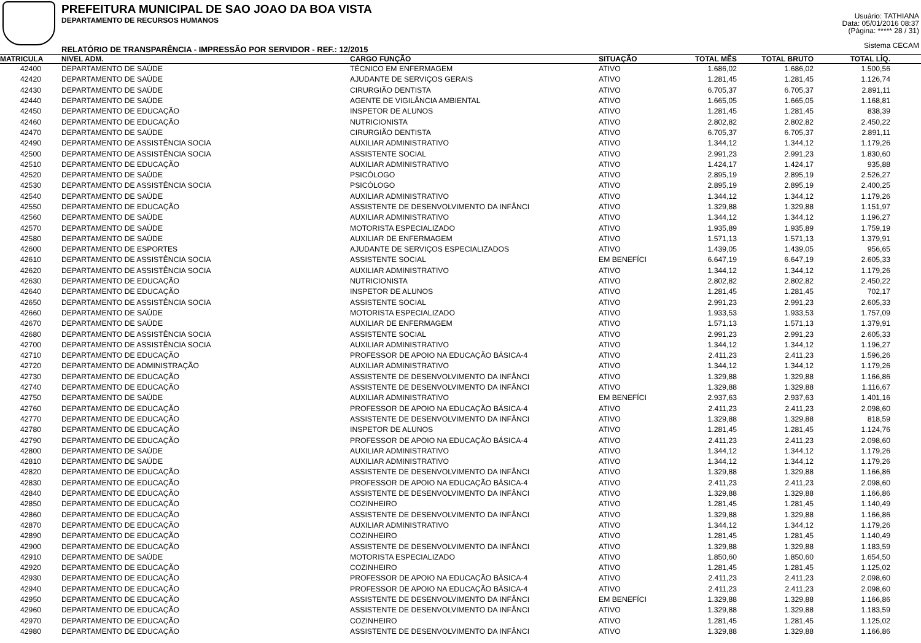PREFEITURA MUNICIPAL DE SAO JOAO DA BOA VISTA
DEPARTAMENTO DE RECURSOS HUMANOS
RELATÓRIO DE TRANSPARÊNCIA - IMPRESSÃO POR SERVIDOR - REF.: 12/2015
Usuário: TATHIANA
Data: 05/01/2016 08:37
(Página: ***** 28 / 31)
Sistema CECAM
| MATRICULA | NIVEL ADM. | CARGO FUNÇÃO | SITUAÇÃO | TOTAL MÊS | TOTAL BRUTO | TOTAL LÍQ. | |
| --- | --- | --- | --- | --- | --- | --- | --- |
| 42400 | DEPARTAMENTO DE SAÚDE | TÉCNICO EM ENFERMAGEM | ATIVO | 1.686,02 | 1.686,02 | 1.500,56 | |
| 42420 | DEPARTAMENTO DE SAÚDE | AJUDANTE DE SERVIÇOS GERAIS | ATIVO | 1.281,45 | 1.281,45 | 1.126,74 | |
| 42430 | DEPARTAMENTO DE SAÚDE | CIRURGIÃO DENTISTA | ATIVO | 6.705,37 | 6.705,37 | 2.891,11 | |
| 42440 | DEPARTAMENTO DE SAÚDE | AGENTE DE VIGILÂNCIA AMBIENTAL | ATIVO | 1.665,05 | 1.665,05 | 1.168,81 | |
| 42450 | DEPARTAMENTO DE EDUCAÇÃO | INSPETOR DE ALUNOS | ATIVO | 1.281,45 | 1.281,45 | 838,39 | |
| 42460 | DEPARTAMENTO DE EDUCAÇÃO | NUTRICIONISTA | ATIVO | 2.802,82 | 2.802,82 | 2.450,22 | |
| 42470 | DEPARTAMENTO DE SAÚDE | CIRURGIÃO DENTISTA | ATIVO | 6.705,37 | 6.705,37 | 2.891,11 | |
| 42490 | DEPARTAMENTO DE ASSISTÊNCIA SOCIA | AUXILIAR ADMINISTRATIVO | ATIVO | 1.344,12 | 1.344,12 | 1.179,26 | |
| 42500 | DEPARTAMENTO DE ASSISTÊNCIA SOCIA | ASSISTENTE SOCIAL | ATIVO | 2.991,23 | 2.991,23 | 1.830,60 | |
| 42510 | DEPARTAMENTO DE EDUCAÇÃO | AUXILIAR ADMINISTRATIVO | ATIVO | 1.424,17 | 1.424,17 | 935,88 | |
| 42520 | DEPARTAMENTO DE SAÚDE | PSICÓLOGO | ATIVO | 2.895,19 | 2.895,19 | 2.526,27 | |
| 42530 | DEPARTAMENTO DE ASSISTÊNCIA SOCIA | PSICÓLOGO | ATIVO | 2.895,19 | 2.895,19 | 2.400,25 | |
| 42540 | DEPARTAMENTO DE SAÚDE | AUXILIAR ADMINISTRATIVO | ATIVO | 1.344,12 | 1.344,12 | 1.179,26 | |
| 42550 | DEPARTAMENTO DE EDUCAÇÃO | ASSISTENTE DE DESENVOLVIMENTO DA INFÂNCI | ATIVO | 1.329,88 | 1.329,88 | 1.151,97 | |
| 42560 | DEPARTAMENTO DE SAÚDE | AUXILIAR ADMINISTRATIVO | ATIVO | 1.344,12 | 1.344,12 | 1.196,27 | |
| 42570 | DEPARTAMENTO DE SAÚDE | MOTORISTA ESPECIALIZADO | ATIVO | 1.935,89 | 1.935,89 | 1.759,19 | |
| 42580 | DEPARTAMENTO DE SAÚDE | AUXILIAR DE ENFERMAGEM | ATIVO | 1.571,13 | 1.571,13 | 1.379,91 | |
| 42600 | DEPARTAMENTO DE ESPORTES | AJUDANTE DE SERVIÇOS ESPECIALIZADOS | ATIVO | 1.439,05 | 1.439,05 | 956,65 | |
| 42610 | DEPARTAMENTO DE ASSISTÊNCIA SOCIA | ASSISTENTE SOCIAL | EM BENEFÍCI | 6.647,19 | 6.647,19 | 2.605,33 | |
| 42620 | DEPARTAMENTO DE ASSISTÊNCIA SOCIA | AUXILIAR ADMINISTRATIVO | ATIVO | 1.344,12 | 1.344,12 | 1.179,26 | |
| 42630 | DEPARTAMENTO DE EDUCAÇÃO | NUTRICIONISTA | ATIVO | 2.802,82 | 2.802,82 | 2.450,22 | |
| 42640 | DEPARTAMENTO DE EDUCAÇÃO | INSPETOR DE ALUNOS | ATIVO | 1.281,45 | 1.281,45 | 702,17 | |
| 42650 | DEPARTAMENTO DE ASSISTÊNCIA SOCIA | ASSISTENTE SOCIAL | ATIVO | 2.991,23 | 2.991,23 | 2.605,33 | |
| 42660 | DEPARTAMENTO DE SAÚDE | MOTORISTA ESPECIALIZADO | ATIVO | 1.933,53 | 1.933,53 | 1.757,09 | |
| 42670 | DEPARTAMENTO DE SAÚDE | AUXILIAR DE ENFERMAGEM | ATIVO | 1.571,13 | 1.571,13 | 1.379,91 | |
| 42680 | DEPARTAMENTO DE ASSISTÊNCIA SOCIA | ASSISTENTE SOCIAL | ATIVO | 2.991,23 | 2.991,23 | 2.605,33 | |
| 42700 | DEPARTAMENTO DE ASSISTÊNCIA SOCIA | AUXILIAR ADMINISTRATIVO | ATIVO | 1.344,12 | 1.344,12 | 1.196,27 | |
| 42710 | DEPARTAMENTO DE EDUCAÇÃO | PROFESSOR DE APOIO NA EDUCAÇÃO BÁSICA-4 | ATIVO | 2.411,23 | 2.411,23 | 1.596,26 | |
| 42720 | DEPARTAMENTO DE ADMINISTRAÇÃO | AUXILIAR ADMINISTRATIVO | ATIVO | 1.344,12 | 1.344,12 | 1.179,26 | |
| 42730 | DEPARTAMENTO DE EDUCAÇÃO | ASSISTENTE DE DESENVOLVIMENTO DA INFÂNCI | ATIVO | 1.329,88 | 1.329,88 | 1.166,86 | |
| 42740 | DEPARTAMENTO DE EDUCAÇÃO | ASSISTENTE DE DESENVOLVIMENTO DA INFÂNCI | ATIVO | 1.329,88 | 1.329,88 | 1.116,67 | |
| 42750 | DEPARTAMENTO DE SAÚDE | AUXILIAR ADMINISTRATIVO | EM BENEFÍCI | 2.937,63 | 2.937,63 | 1.401,16 | |
| 42760 | DEPARTAMENTO DE EDUCAÇÃO | PROFESSOR DE APOIO NA EDUCAÇÃO BÁSICA-4 | ATIVO | 2.411,23 | 2.411,23 | 2.098,60 | |
| 42770 | DEPARTAMENTO DE EDUCAÇÃO | ASSISTENTE DE DESENVOLVIMENTO DA INFÂNCI | ATIVO | 1.329,88 | 1.329,88 | 818,59 | |
| 42780 | DEPARTAMENTO DE EDUCAÇÃO | INSPETOR DE ALUNOS | ATIVO | 1.281,45 | 1.281,45 | 1.124,76 | |
| 42790 | DEPARTAMENTO DE EDUCAÇÃO | PROFESSOR DE APOIO NA EDUCAÇÃO BÁSICA-4 | ATIVO | 2.411,23 | 2.411,23 | 2.098,60 | |
| 42800 | DEPARTAMENTO DE SAÚDE | AUXILIAR ADMINISTRATIVO | ATIVO | 1.344,12 | 1.344,12 | 1.179,26 | |
| 42810 | DEPARTAMENTO DE SAÚDE | AUXILIAR ADMINISTRATIVO | ATIVO | 1.344,12 | 1.344,12 | 1.179,26 | |
| 42820 | DEPARTAMENTO DE EDUCAÇÃO | ASSISTENTE DE DESENVOLVIMENTO DA INFÂNCI | ATIVO | 1.329,88 | 1.329,88 | 1.166,86 | |
| 42830 | DEPARTAMENTO DE EDUCAÇÃO | PROFESSOR DE APOIO NA EDUCAÇÃO BÁSICA-4 | ATIVO | 2.411,23 | 2.411,23 | 2.098,60 | |
| 42840 | DEPARTAMENTO DE EDUCAÇÃO | ASSISTENTE DE DESENVOLVIMENTO DA INFÂNCI | ATIVO | 1.329,88 | 1.329,88 | 1.166,86 | |
| 42850 | DEPARTAMENTO DE EDUCAÇÃO | COZINHEIRO | ATIVO | 1.281,45 | 1.281,45 | 1.140,49 | |
| 42860 | DEPARTAMENTO DE EDUCAÇÃO | ASSISTENTE DE DESENVOLVIMENTO DA INFÂNCI | ATIVO | 1.329,88 | 1.329,88 | 1.166,86 | |
| 42870 | DEPARTAMENTO DE EDUCAÇÃO | AUXILIAR ADMINISTRATIVO | ATIVO | 1.344,12 | 1.344,12 | 1.179,26 | |
| 42890 | DEPARTAMENTO DE EDUCAÇÃO | COZINHEIRO | ATIVO | 1.281,45 | 1.281,45 | 1.140,49 | |
| 42900 | DEPARTAMENTO DE EDUCAÇÃO | ASSISTENTE DE DESENVOLVIMENTO DA INFÂNCI | ATIVO | 1.329,88 | 1.329,88 | 1.183,59 | |
| 42910 | DEPARTAMENTO DE SAÚDE | MOTORISTA ESPECIALIZADO | ATIVO | 1.850,60 | 1.850,60 | 1.654,50 | |
| 42920 | DEPARTAMENTO DE EDUCAÇÃO | COZINHEIRO | ATIVO | 1.281,45 | 1.281,45 | 1.125,02 | |
| 42930 | DEPARTAMENTO DE EDUCAÇÃO | PROFESSOR DE APOIO NA EDUCAÇÃO BÁSICA-4 | ATIVO | 2.411,23 | 2.411,23 | 2.098,60 | |
| 42940 | DEPARTAMENTO DE EDUCAÇÃO | PROFESSOR DE APOIO NA EDUCAÇÃO BÁSICA-4 | ATIVO | 2.411,23 | 2.411,23 | 2.098,60 | |
| 42950 | DEPARTAMENTO DE EDUCAÇÃO | ASSISTENTE DE DESENVOLVIMENTO DA INFÂNCI | EM BENEFÍCI | 1.329,88 | 1.329,88 | 1.166,86 | |
| 42960 | DEPARTAMENTO DE EDUCAÇÃO | ASSISTENTE DE DESENVOLVIMENTO DA INFÂNCI | ATIVO | 1.329,88 | 1.329,88 | 1.183,59 | |
| 42970 | DEPARTAMENTO DE EDUCAÇÃO | COZINHEIRO | ATIVO | 1.281,45 | 1.281,45 | 1.125,02 | |
| 42980 | DEPARTAMENTO DE EDUCAÇÃO | ASSISTENTE DE DESENVOLVIMENTO DA INFÂNCI | ATIVO | 1.329,88 | 1.329,88 | 1.166,86 | |